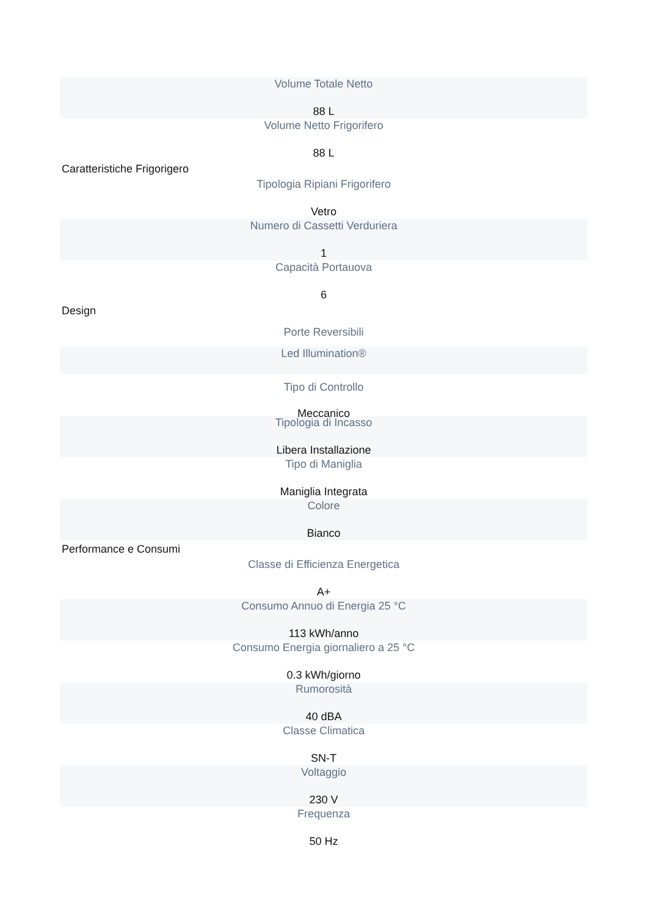Volume Totale Netto
88 L
Volume Netto Frigorifero
88 L
Caratteristiche Frigorigero
Tipologia Ripiani Frigorifero
Vetro
Numero di Cassetti Verduriera
1
Capacità Portauova
6
Design
Porte Reversibili
Led Illumination®
Tipo di Controllo
Meccanico
Tipologia di Incasso
Libera Installazione
Tipo di Maniglia
Maniglia Integrata
Colore
Bianco
Performance e Consumi
Classe di Efficienza Energetica
A+
Consumo Annuo di Energia 25 °C
113 kWh/anno
Consumo Energia giornaliero a 25 °C
0.3 kWh/giorno
Rumorosità
40 dBA
Classe Climatica
SN-T
Voltaggio
230 V
Frequenza
50 Hz